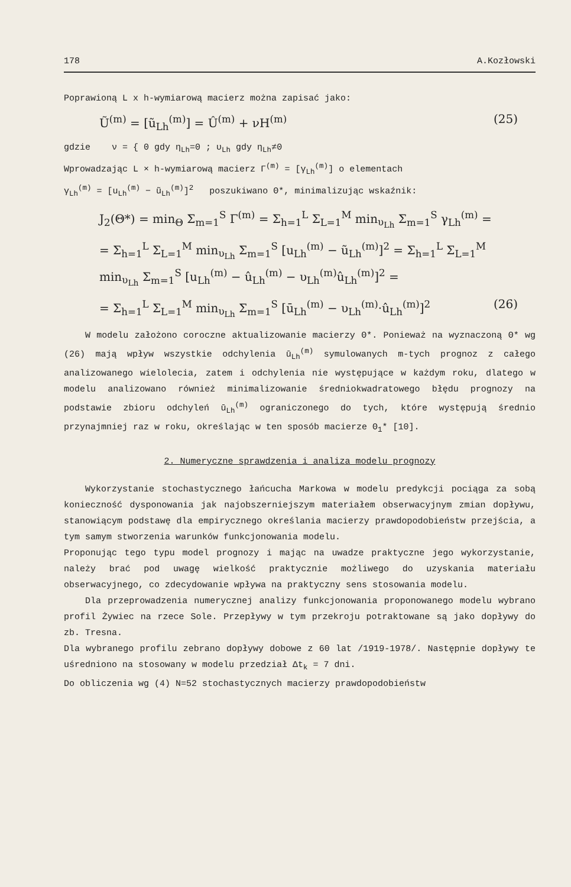178 A.Kozłowski
Poprawioną L x h-wymiarową macierz można zapisać jako:
Ũ<sup>(m)</sup> = [ũ<sub>Lh</sub><sup>(m)</sup>] = Û<sup>(m)</sup> + νH<sup>(m)</sup> (25)
gdzie ν = { 0 gdy η<sub>Lh</sub>=0 ; υ<sub>Lh</sub> gdy η<sub>Lh</sub>≠0
Wprowadzając L × h-wymiarową macierz Γ<sup>(m)</sup> = [γ<sub>Lh</sub><sup>(m)</sup>] o elementach
γ<sub>Lh</sub><sup>(m)</sup> = [u<sub>Lh</sub><sup>(m)</sup> − ũ<sub>Lh</sub><sup>(m)</sup>]<sup>2</sup> poszukiwano Θ*, minimalizując wskaźnik:
J<sub>2</sub>(Θ*) = min<sub>Θ</sub> Σ<sub>m=1</sub><sup>S</sup> Γ<sup>(m)</sup> = Σ<sub>h=1</sub><sup>L</sup> Σ<sub>L=1</sub><sup>M</sup> min<sub>υ<sub>Lh</sub></sub> Σ<sub>m=1</sub><sup>S</sup> γ<sub>Lh</sub><sup>(m)</sup> =
= Σ<sub>h=1</sub><sup>L</sup> Σ<sub>L=1</sub><sup>M</sup> min<sub>υ<sub>Lh</sub></sub> Σ<sub>m=1</sub><sup>S</sup> [u<sub>Lh</sub><sup>(m)</sup> − ũ<sub>Lh</sub><sup>(m)</sup>]<sup>2</sup> = Σ<sub>h=1</sub><sup>L</sup> Σ<sub>L=1</sub><sup>M</sup> min<sub>υ<sub>Lh</sub></sub> Σ<sub>m=1</sub><sup>S</sup> [u<sub>Lh</sub><sup>(m)</sup> − û<sub>Lh</sub><sup>(m)</sup> − υ<sub>Lh</sub><sup>(m)</sup>û<sub>Lh</sub><sup>(m)</sup>]<sup>2</sup> =
= Σ<sub>h=1</sub><sup>L</sup> Σ<sub>L=1</sub><sup>M</sup> min<sub>υ<sub>Lh</sub></sub> Σ<sub>m=1</sub><sup>S</sup> [ū<sub>Lh</sub><sup>(m)</sup> − υ<sub>Lh</sub><sup>(m)</sup>·û<sub>Lh</sub><sup>(m)</sup>]<sup>2</sup> (26)
W modelu założono coroczne aktualizowanie macierzy Θ*. Ponieważ na wyznaczoną Θ* wg (26) mają wpływ wszystkie odchylenia ū<sub>Lh</sub><sup>(m)</sup> symulowanych m-tych prognoz z całego analizowanego wielolecia, zatem i odchylenia nie występujące w każdym roku, dlatego w modelu analizowano również minimalizowanie średniokwadratowego błędu prognozy na podstawie zbioru odchyleń ū<sub>Lh</sub><sup>(m)</sup> ograniczonego do tych, które występują średnio przynajmniej raz w roku, określając w ten sposób macierze Θ<sub>1</sub>* [10].
2. Numeryczne sprawdzenia i analiza modelu prognozy
Wykorzystanie stochastycznego łańcucha Markowa w modelu predykcji pociąga za sobą konieczność dysponowania jak najobszerniejszym materiałem obserwacyjnym zmian dopływu, stanowiącym podstawę dla empirycznego określania macierzy prawdopodobieństw przejścia, a tym samym stworzenia warunków funkcjonowania modelu.
Proponując tego typu model prognozy i mając na uwadze praktyczne jego wykorzystanie, należy brać pod uwagę wielkość praktycznie możliwego do uzyskania materiału obserwacyjnego, co zdecydowanie wpływa na praktyczny sens stosowania modelu.
Dla przeprowadzenia numerycznej analizy funkcjonowania proponowanego modelu wybrano profil Żywiec na rzece Sole. Przepływy w tym przekroju potraktowane są jako dopływy do zb. Tresna.
Dla wybranego profilu zebrano dopływy dobowe z 60 lat /1919-1978/. Następnie dopływy te uśredniono na stosowany w modelu przedział Δt<sub>k</sub> = 7 dni.
Do obliczenia wg (4) N=52 stochastycznych macierzy prawdopodobieństw